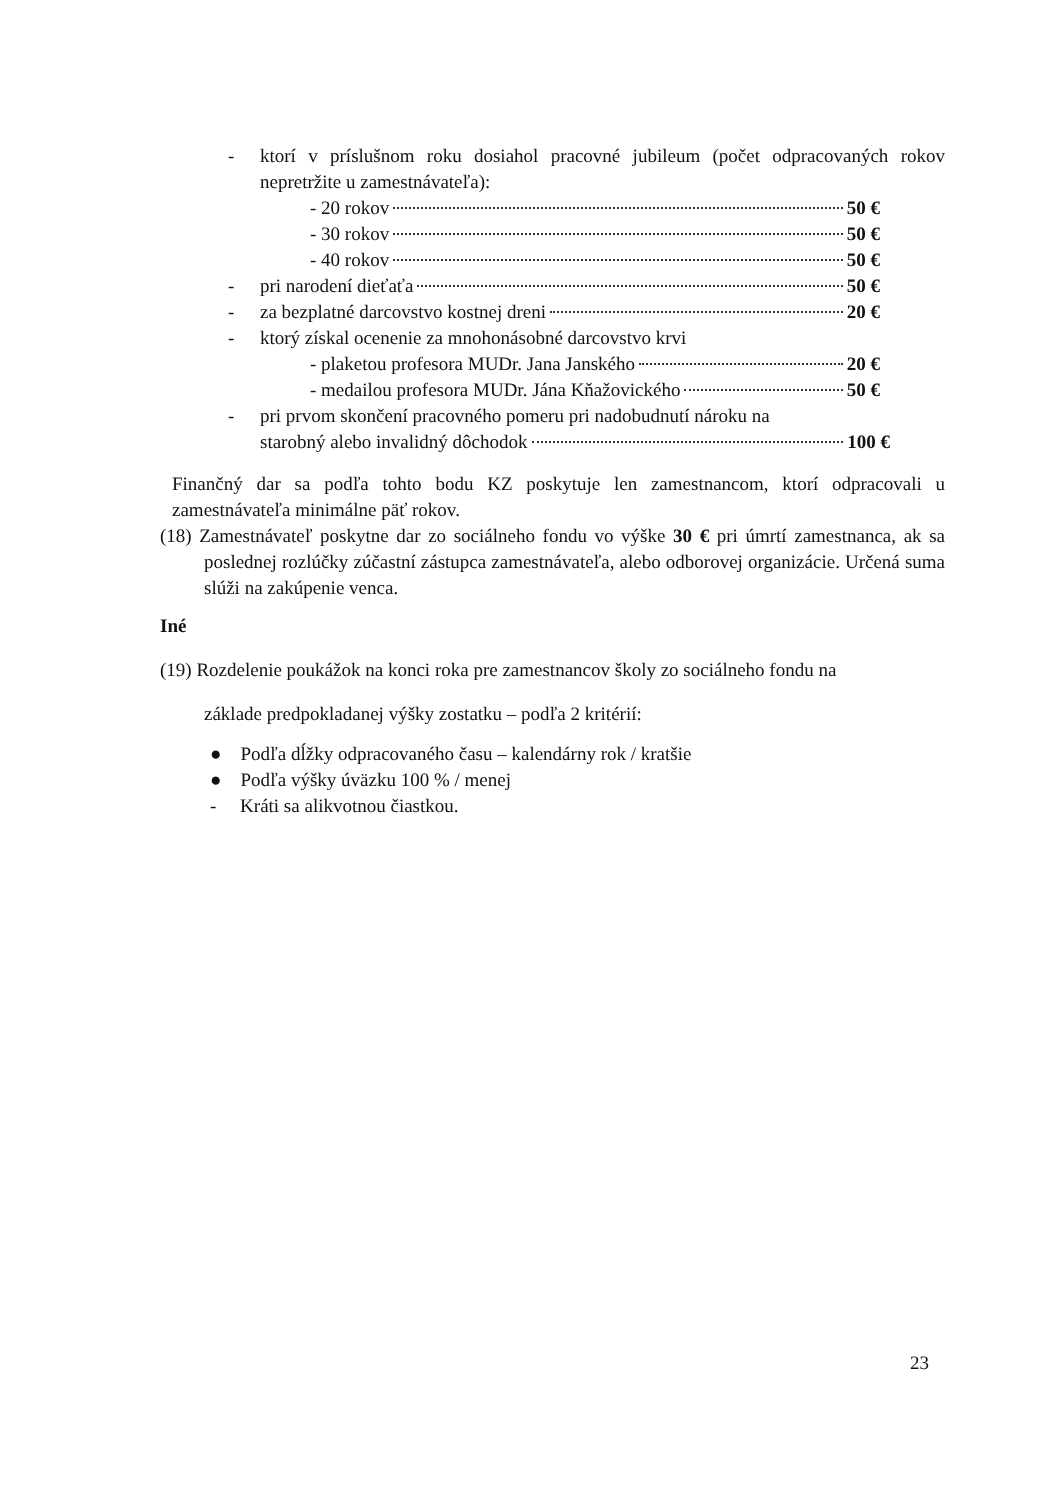- ktorí v príslušnom roku dosiahol pracovné jubileum (počet odpracovaných rokov nepretržite u zamestnávateľa):
- 20 rokov 50 €
- 30 rokov 50 €
- 40 rokov 50 €
- pri narodení dieťaťa 50 €
- za bezplatné darcovstvo kostnej dreni 20 €
- ktorý získal ocenenie za mnohonásobné darcovstvo krvi
- plaketou profesora MUDr. Jana Janského 20 €
- medailou profesora MUDr. Jána Kňažovického 50 €
- pri prvom skončení pracovného pomeru pri nadobudnutí nároku na
starobný alebo invalidný dôchodok 100 €
Finančný dar sa podľa tohto bodu KZ poskytuje len zamestnancom, ktorí odpracovali u zamestnávateľa minimálne päť rokov.
(18) Zamestnávateľ poskytne dar zo sociálneho fondu vo výške 30 € pri úmrtí zamestnanca, ak sa poslednej rozlúčky zúčastní zástupca zamestnávateľa, alebo odborovej organizácie. Určená suma slúži na zakúpenie venca.
Iné
(19) Rozdelenie poukážok na konci roka pre zamestnancov školy zo sociálneho fondu na
základe predpokladanej výšky zostatku – podľa 2 kritérií:
● Podľa dĺžky odpracovaného času – kalendárny rok / kratšie
● Podľa výšky úväzku 100 % / menej
- Kráti sa alikvotnou čiastkou.
23